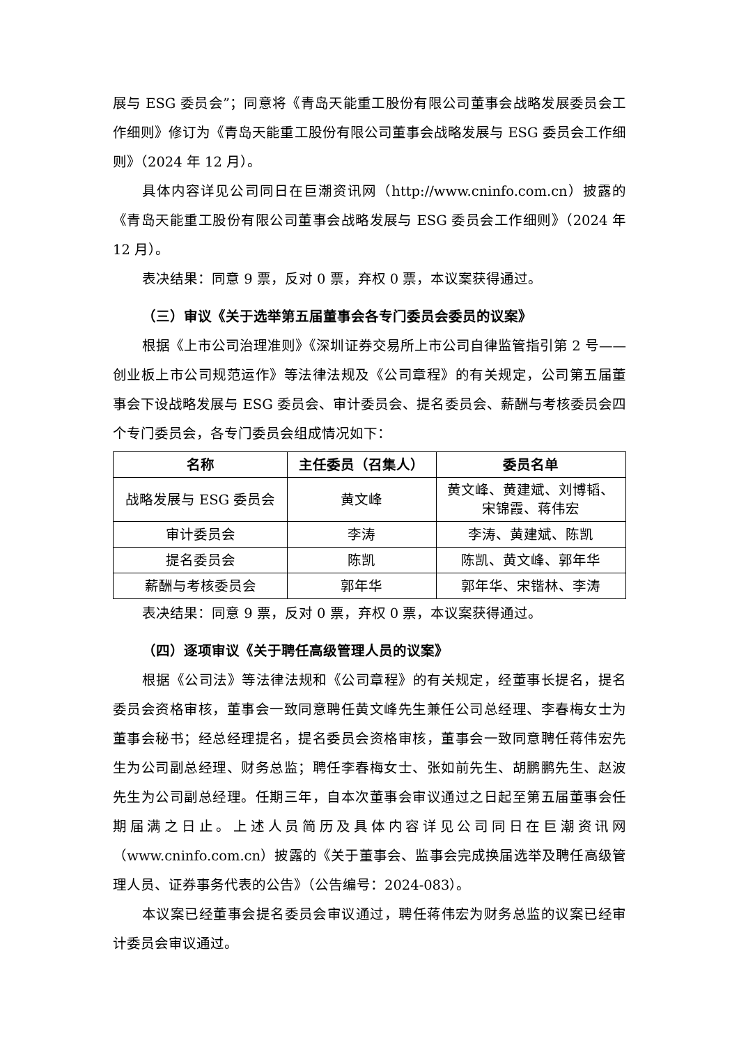展与 ESG 委员会”；同意将《青岛天能重工股份有限公司董事会战略发展委员会工作细则》修订为《青岛天能重工股份有限公司董事会战略发展与 ESG 委员会工作细则》（2024 年 12 月）。
具体内容详见公司同日在巨潮资讯网（http://www.cninfo.com.cn）披露的《青岛天能重工股份有限公司董事会战略发展与 ESG 委员会工作细则》（2024 年 12 月）。
表决结果：同意 9 票，反对 0 票，弃权 0 票，本议案获得通过。
（三）审议《关于选举第五届董事会各专门委员会委员的议案》
根据《上市公司治理准则》《深圳证券交易所上市公司自律监管指引第 2 号——创业板上市公司规范运作》等法律法规及《公司章程》的有关规定，公司第五届董事会下设战略发展与 ESG 委员会、审计委员会、提名委员会、薪酬与考核委员会四个专门委员会，各专门委员会组成情况如下：
| 名称 | 主任委员（召集人） | 委员名单 |
| --- | --- | --- |
| 战略发展与 ESG 委员会 | 黄文峰 | 黄文峰、黄建斌、刘博韬、 宋锦霞、蒋伟宏 |
| 审计委员会 | 李涛 | 李涛、黄建斌、陈凯 |
| 提名委员会 | 陈凯 | 陈凯、黄文峰、郭年华 |
| 薪酬与考核委员会 | 郭年华 | 郭年华、宋锴林、李涛 |
表决结果：同意 9 票，反对 0 票，弃权 0 票，本议案获得通过。
（四）逐项审议《关于聘任高级管理人员的议案》
根据《公司法》等法律法规和《公司章程》的有关规定，经董事长提名，提名委员会资格审核，董事会一致同意聘任黄文峰先生兼任公司总经理、李春梅女士为董事会秘书；经总经理提名，提名委员会资格审核，董事会一致同意聘任蒋伟宏先生为公司副总经理、财务总监；聘任李春梅女士、张如前先生、胡鹏鹏先生、赵波先生为公司副总经理。任期三年，自本次董事会审议通过之日起至第五届董事会任期届满之日止。上述人员简历及具体内容详见公司同日在巨潮资讯网（www.cninfo.com.cn）披露的《关于董事会、监事会完成换届选举及聘任高级管理人员、证券事务代表的公告》（公告编号：2024-083）。
本议案已经董事会提名委员会审议通过，聘任蒋伟宏为财务总监的议案已经审计委员会审议通过。